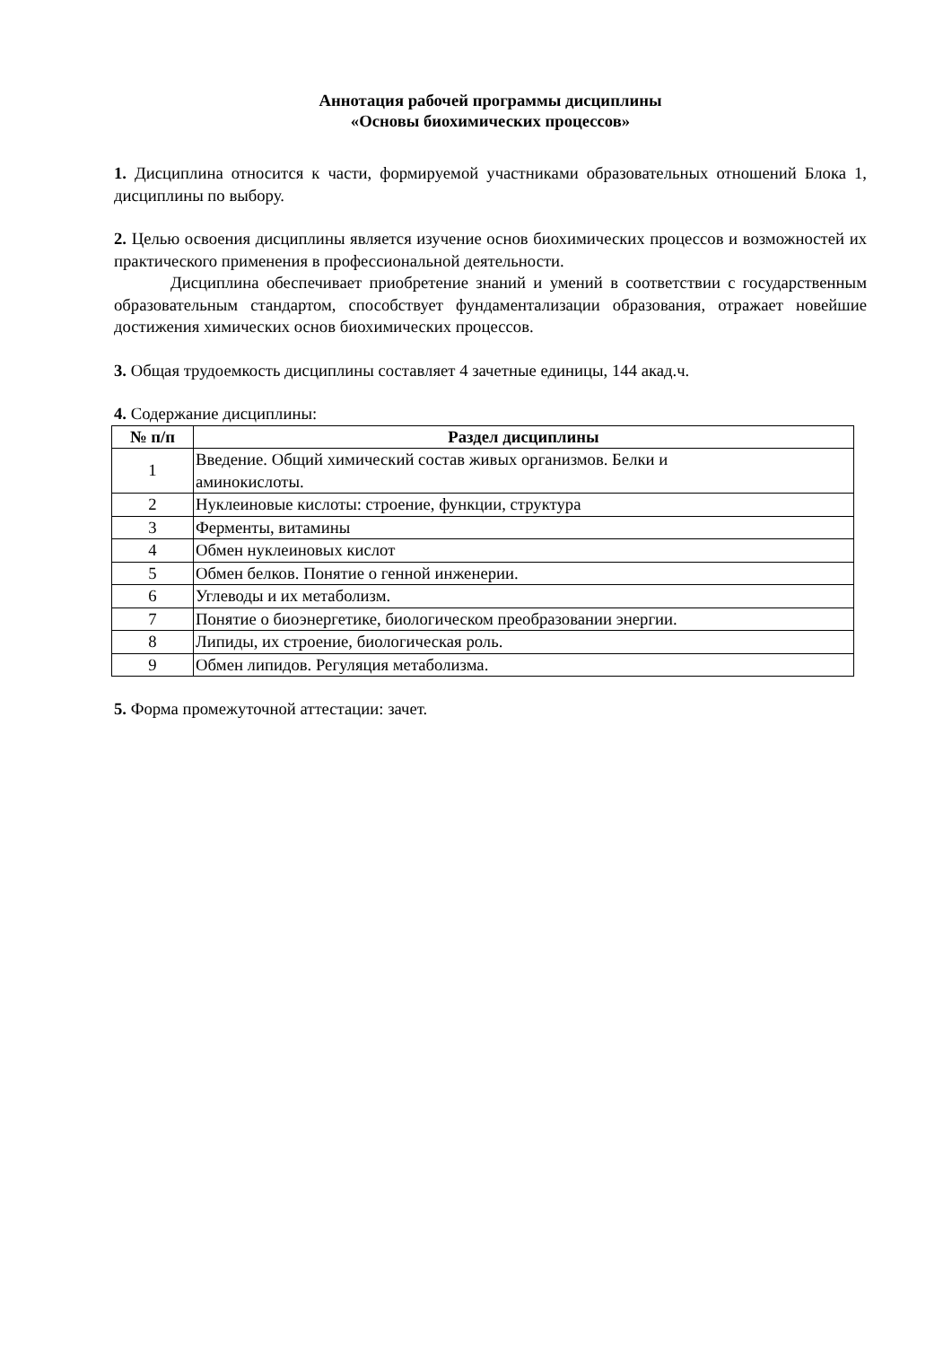Аннотация рабочей программы дисциплины
«Основы биохимических процессов»
1. Дисциплина относится к части, формируемой участниками образовательных отношений Блока 1, дисциплины по выбору.
2. Целью освоения дисциплины является изучение основ биохимических процессов и возможностей их практического применения в профессиональной деятельности.
Дисциплина обеспечивает приобретение знаний и умений в соответствии с государственным образовательным стандартом, способствует фундаментализации образования, отражает новейшие достижения химических основ биохимических процессов.
3. Общая трудоемкость дисциплины составляет 4 зачетные единицы, 144 акад.ч.
4. Содержание дисциплины:
| № п/п | Раздел дисциплины |
| --- | --- |
| 1 | Введение. Общий химический состав живых организмов. Белки и аминокислоты. |
| 2 | Нуклеиновые кислоты: строение, функции, структура |
| 3 | Ферменты, витамины |
| 4 | Обмен нуклеиновых кислот |
| 5 | Обмен белков. Понятие о генной инженерии. |
| 6 | Углеводы и их метаболизм. |
| 7 | Понятие о биоэнергетике, биологическом преобразовании энергии. |
| 8 | Липиды, их строение, биологическая роль. |
| 9 | Обмен липидов. Регуляция метаболизма. |
5. Форма промежуточной аттестации: зачет.